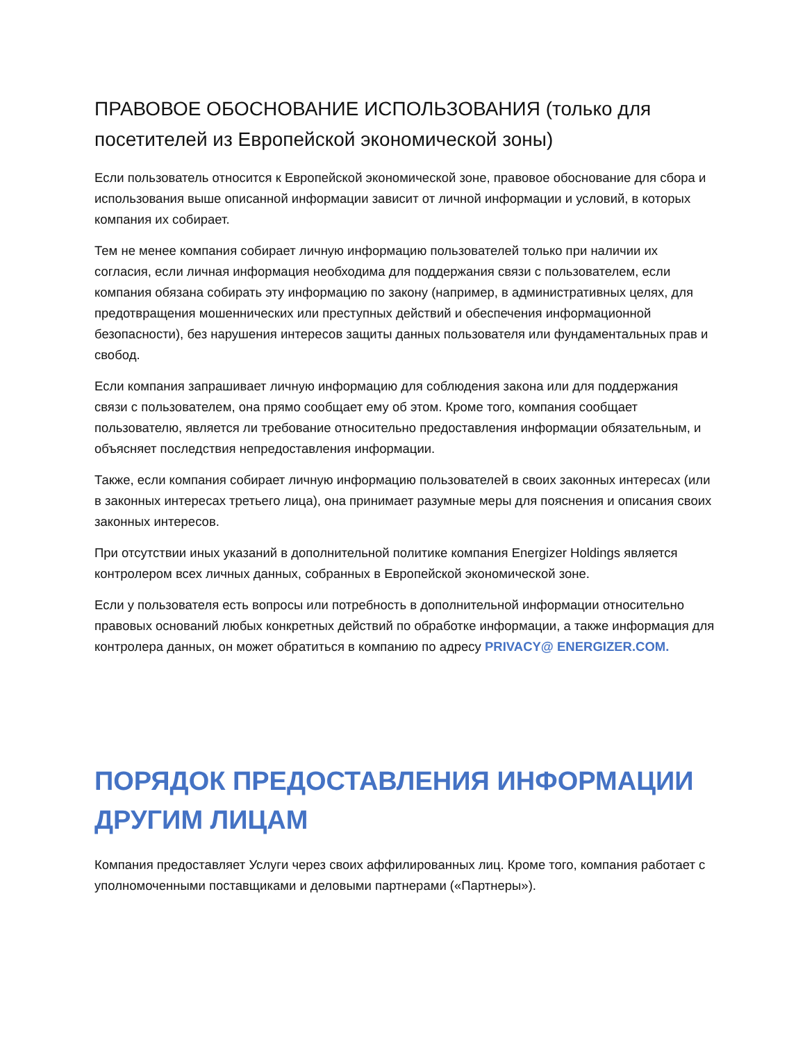ПРАВОВОЕ ОБОСНОВАНИЕ ИСПОЛЬЗОВАНИЯ (только для посетителей из Европейской экономической зоны)
Если пользователь относится к Европейской экономической зоне, правовое обоснование для сбора и использования выше описанной информации зависит от личной информации и условий, в которых компания их собирает.
Тем не менее компания собирает личную информацию пользователей только при наличии их согласия, если личная информация необходима для поддержания связи с пользователем, если компания обязана собирать эту информацию по закону (например, в административных целях, для предотвращения мошеннических или преступных действий и обеспечения информационной безопасности), без нарушения интересов защиты данных пользователя или фундаментальных прав и свобод.
Если компания запрашивает личную информацию для соблюдения закона или для поддержания связи с пользователем, она прямо сообщает ему об этом. Кроме того, компания сообщает пользователю, является ли требование относительно предоставления информации обязательным, и объясняет последствия непредоставления информации.
Также, если компания собирает личную информацию пользователей в своих законных интересах (или в законных интересах третьего лица), она принимает разумные меры для пояснения и описания своих законных интересов.
При отсутствии иных указаний в дополнительной политике компания Energizer Holdings является контролером всех личных данных, собранных в Европейской экономической зоне.
Если у пользователя есть вопросы или потребность в дополнительной информации относительно правовых оснований любых конкретных действий по обработке информации, а также информация для контролера данных, он может обратиться в компанию по адресу PRIVACY@ ENERGIZER.COM.
ПОРЯДОК ПРЕДОСТАВЛЕНИЯ ИНФОРМАЦИИ ДРУГИМ ЛИЦАМ
Компания предоставляет Услуги через своих аффилированных лиц. Кроме того, компания работает с уполномоченными поставщиками и деловыми партнерами («Партнеры»).